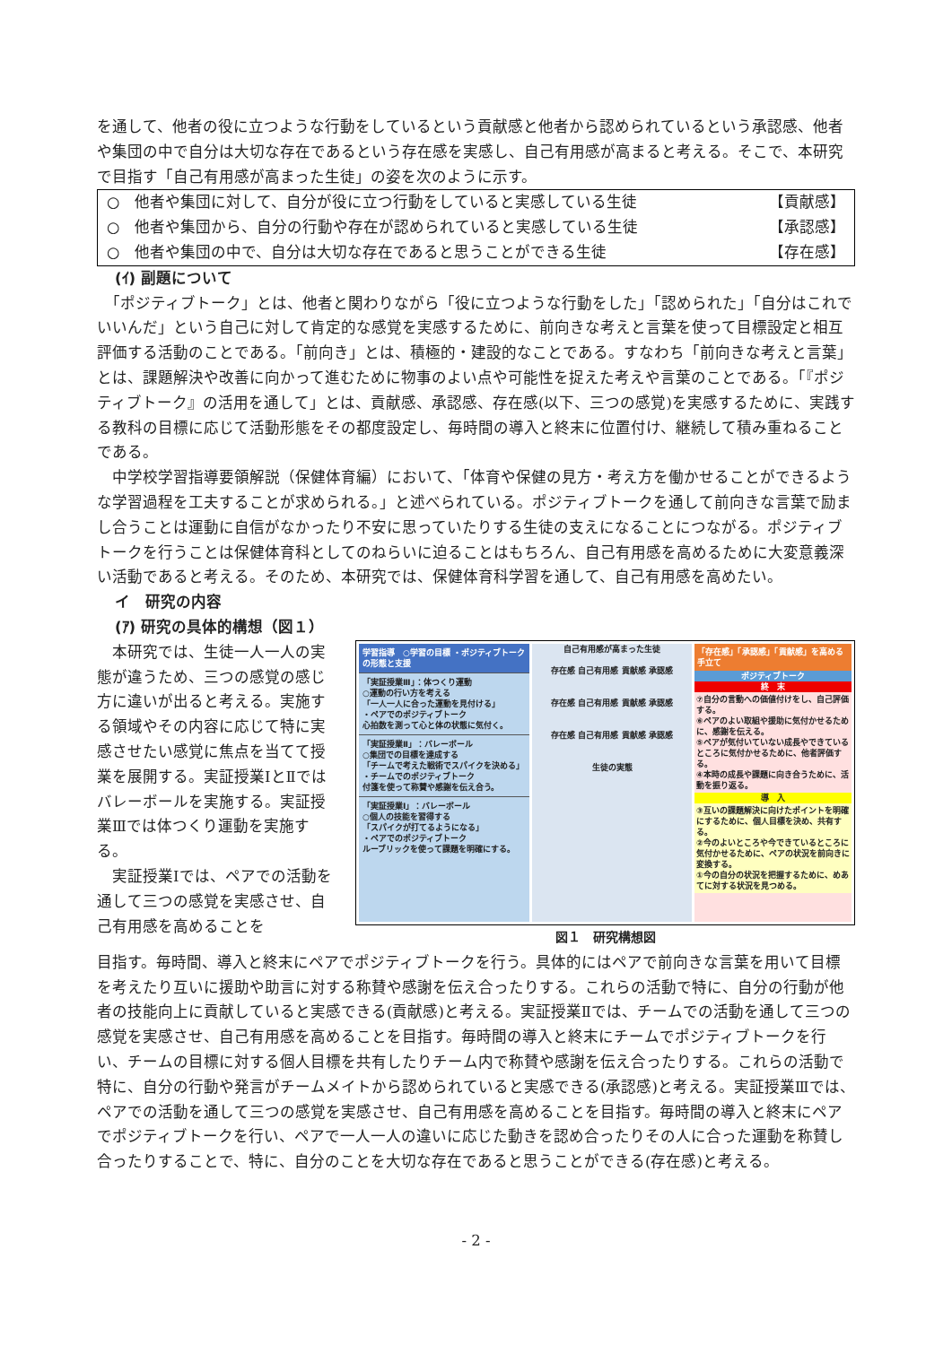を通して、他者の役に立つような行動をしているという貢献感と他者から認められているという承認感、他者や集団の中で自分は大切な存在であるという存在感を実感し、自己有用感が高まると考える。そこで、本研究で目指す「自己有用感が高まった生徒」の姿を次のように示す。
○　他者や集団に対して、自分が役に立つ行動をしていると実感している生徒 【貢献感】
○　他者や集団から、自分の行動や存在が認められていると実感している生徒 【承認感】
○　他者や集団の中で、自分は大切な存在であると思うことができる生徒 【存在感】
(ｲ) 副題について
　「ポジティブトーク」とは、他者と関わりながら「役に立つような行動をした」「認められた」「自分はこれでいいんだ」という自己に対して肯定的な感覚を実感するために、前向きな考えと言葉を使って目標設定と相互評価する活動のことである。「前向き」とは、積極的・建設的なことである。すなわち「前向きな考えと言葉」とは、課題解決や改善に向かって進むために物事のよい点や可能性を捉えた考えや言葉のことである。「『ポジティブトーク』の活用を通して」とは、貢献感、承認感、存在感(以下、三つの感覚)を実感するために、実践する教科の目標に応じて活動形態をその都度設定し、毎時間の導入と終末に位置付け、継続して積み重ねることである。
　中学校学習指導要領解説（保健体育編）において、「体育や保健の見方・考え方を働かせることができるような学習過程を工夫することが求められる。」と述べられている。ポジティブトークを通して前向きな言葉で励まし合うことは運動に自信がなかったり不安に思っていたりする生徒の支えになることにつながる。ポジティブトークを行うことは保健体育科としてのねらいに迫ることはもちろん、自己有用感を高めるために大変意義深い活動であると考える。そのため、本研究では、保健体育科学習を通して、自己有用感を高めたい。
イ　研究の内容
(ｱ) 研究の具体的構想（図１）
　本研究では、生徒一人一人の実態が違うため、三つの感覚の感じ方に違いが出ると考える。実施する領域やその内容に応じて特に実感させたい感覚に焦点を当てて授業を展開する。実証授業ⅠとⅡではバレーボールを実施する。実証授業Ⅲでは体つくり運動を実施する。
　実証授業Ⅰでは、ペアでの活動を通して三つの感覚を実感させ、自己有用感を高めることを
学習指導　○学習の目標 ・ポジティブトークの形態と支援
「実証授業Ⅲ」：体つくり運動
○運動の行い方を考える
「一人一人に合った運動を見付ける」
・ペアでのポジティブトーク
心拍数を測って心と体の状態に気付く。
「実証授業Ⅱ」：バレーボール
○集団での目標を達成する
「チームで考えた戦術でスパイクを決める」
・チームでのポジティブトーク
付箋を使って称賛や感謝を伝え合う。
「実証授業Ⅰ」：バレーボール
○個人の技能を習得する
「スパイクが打てるようになる」
・ペアでのポジティブトーク
ルーブリックを使って課題を明確にする。
自己有用感が高まった生徒
存在感 自己有用感 貢献感 承認感
存在感 自己有用感 貢献感 承認感
存在感 自己有用感 貢献感 承認感
生徒の実態
「存在感」「承認感」「貢献感」を高める手立て
ポジティブトーク
終　末
⑦自分の言動への価値付けをし、自己評価する。
⑥ペアのよい取組や援助に気付かせるために、感謝を伝える。
⑤ペアが気付いていない成長やできているところに気付かせるために、他者評価する。
④本時の成長や課題に向き合うために、活動を振り返る。
導　入
③互いの課題解決に向けたポイントを明確にするために、個人目標を決め、共有する。
②今のよいところや今できているところに気付かせるために、ペアの状況を前向きに変換する。
①今の自分の状況を把握するために、めあてに対する状況を見つめる。
図１　研究構想図
目指す。毎時間、導入と終末にペアでポジティブトークを行う。具体的にはペアで前向きな言葉を用いて目標を考えたり互いに援助や助言に対する称賛や感謝を伝え合ったりする。これらの活動で特に、自分の行動が他者の技能向上に貢献していると実感できる(貢献感)と考える。実証授業Ⅱでは、チームでの活動を通して三つの感覚を実感させ、自己有用感を高めることを目指す。毎時間の導入と終末にチームでポジティブトークを行い、チームの目標に対する個人目標を共有したりチーム内で称賛や感謝を伝え合ったりする。これらの活動で特に、自分の行動や発言がチームメイトから認められていると実感できる(承認感)と考える。実証授業Ⅲでは、ペアでの活動を通して三つの感覚を実感させ、自己有用感を高めることを目指す。毎時間の導入と終末にペアでポジティブトークを行い、ペアで一人一人の違いに応じた動きを認め合ったりその人に合った運動を称賛し合ったりすることで、特に、自分のことを大切な存在であると思うことができる(存在感)と考える。
- 2 -